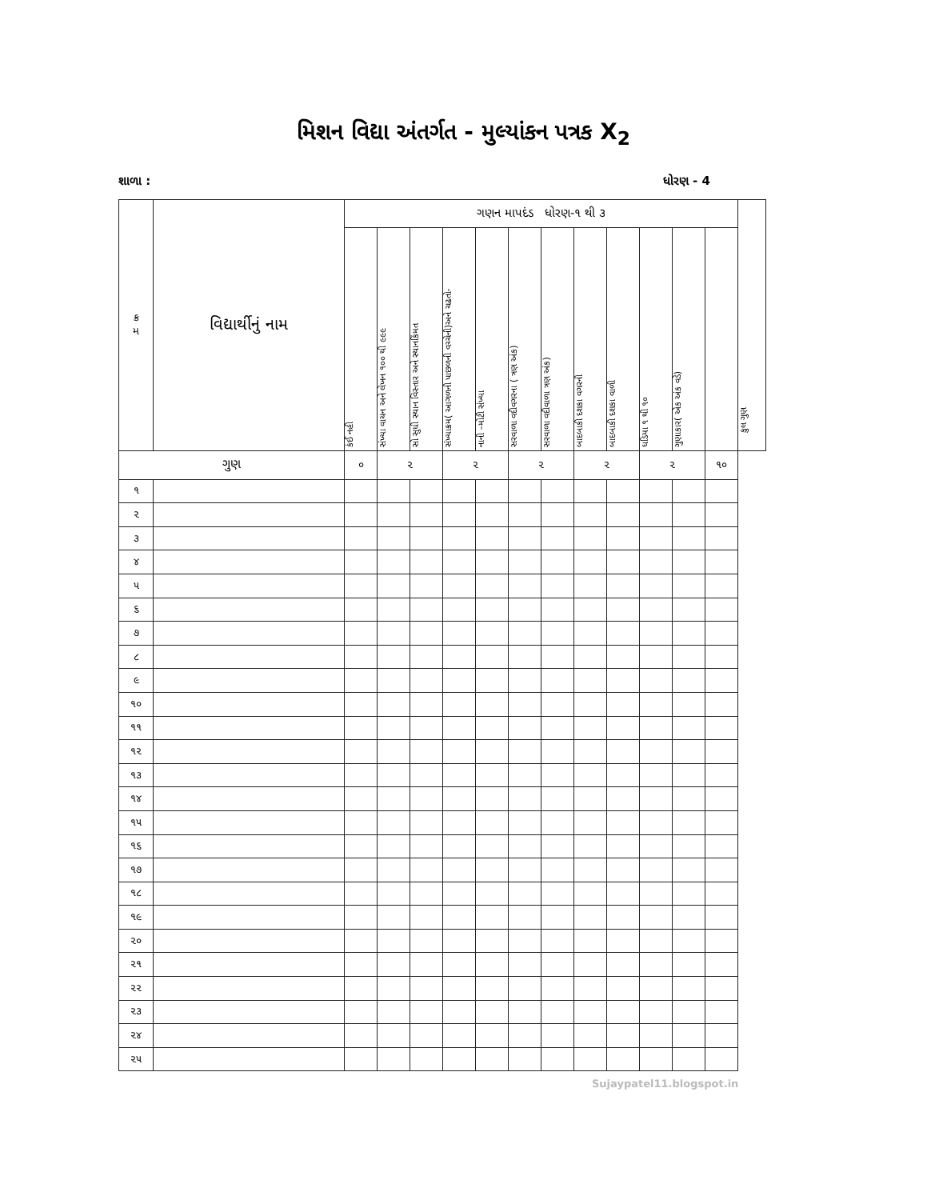મિશન વિદ્યા અંતર્ગત - મુલ્યાંકન પત્રક X<sub>2</sub>
શાળા : ધોરણ - 4
| ક્ર મ | વિદ્યાર્થીનું નામ | ગણન માપદંડ ધોરણ-૧ થી ૩ | | | | | | | | | | | | કુલ ગુણ |
| --- | --- | --- | --- | --- | --- | --- | --- | --- | --- | --- | --- | --- | --- | --- |
| | | કંઈ નહી | સંખ્યા વાચન અને લેખન ૧૦૦ થી ૯૯૯ | સો સુધી સ્થાન વિસ્તાર અને સ્થાનકિંમત | સંખ્યાક્રમ( આગળની પાછળની વચ્ચેની)અને ચઢતો- | નાની –મોટી સંખ્યા | સરવાળા વદીવગરના ( ત્રણ અંક) | સરવાળા વદીવાળા ત્રણ અંક) | બાદબાકી દશકા વગરની | બાદબાકી દશકા વાળી | ઘડિયા ૧ થી ૧૦ | ગુણાકાર( એક અંક વડે) | | |
| ગુણ | | ૦ | ૨ | | ૨ | | ૨ | | ૨ | | ૨ | | ૧૦ | |
| ૧ | | | | | | | | | | | | | | |
| ૨ | | | | | | | | | | | | | | |
| ૩ | | | | | | | | | | | | | | |
| ૪ | | | | | | | | | | | | | | |
| ૫ | | | | | | | | | | | | | | |
| ૬ | | | | | | | | | | | | | | |
| ૭ | | | | | | | | | | | | | | |
| ૮ | | | | | | | | | | | | | | |
| ૯ | | | | | | | | | | | | | | |
| ૧૦ | | | | | | | | | | | | | | |
| ૧૧ | | | | | | | | | | | | | | |
| ૧૨ | | | | | | | | | | | | | | |
| ૧૩ | | | | | | | | | | | | | | |
| ૧૪ | | | | | | | | | | | | | | |
| ૧૫ | | | | | | | | | | | | | | |
| ૧૬ | | | | | | | | | | | | | | |
| ૧૭ | | | | | | | | | | | | | | |
| ૧૮ | | | | | | | | | | | | | | |
| ૧૯ | | | | | | | | | | | | | | |
| ૨૦ | | | | | | | | | | | | | | |
| ૨૧ | | | | | | | | | | | | | | |
| ૨૨ | | | | | | | | | | | | | | |
| ૨૩ | | | | | | | | | | | | | | |
| ૨૪ | | | | | | | | | | | | | | |
| ૨૫ | | | | | | | | | | | | | | |
Sujaypatel11.blogspot.in